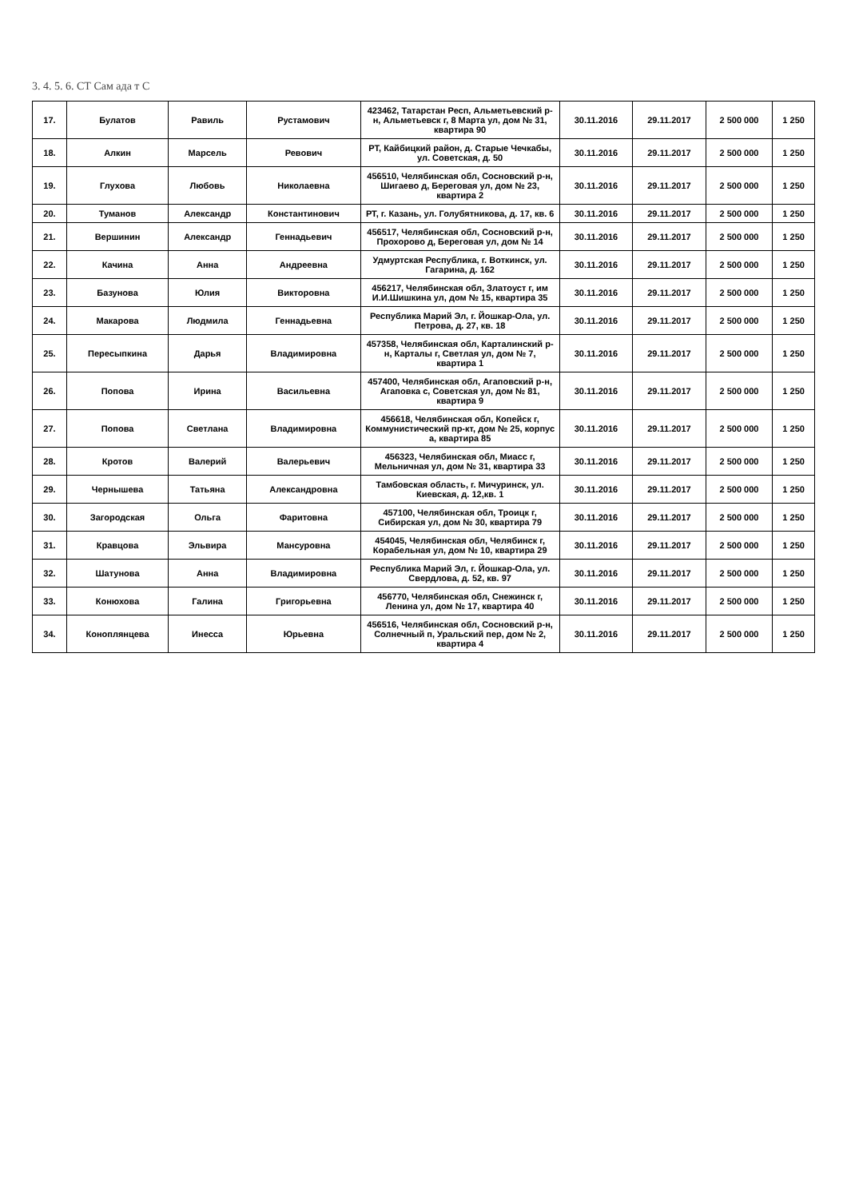3. 4. 5. 6. СТ Сам ада т С
| 17. | Булатов | Равиль | Рустамович | 423462, Татарстан Респ, Альметьевский р-н, Альметьевск г, 8 Марта ул, дом № 31, квартира 90 | 30.11.2016 | 29.11.2017 | 2 500 000 | 1 250 |
| 18. | Алкин | Марсель | Ревович | РТ, Кайбицкий район, д. Старые Чечкабы, ул. Советская, д. 50 | 30.11.2016 | 29.11.2017 | 2 500 000 | 1 250 |
| 19. | Глухова | Любовь | Николаевна | 456510, Челябинская обл, Сосновский р-н, Шигаево д, Береговая ул, дом № 23, квартира 2 | 30.11.2016 | 29.11.2017 | 2 500 000 | 1 250 |
| 20. | Туманов | Александр | Константинович | РТ, г. Казань, ул. Голубятникова, д. 17, кв. 6 | 30.11.2016 | 29.11.2017 | 2 500 000 | 1 250 |
| 21. | Вершинин | Александр | Геннадьевич | 456517, Челябинская обл, Сосновский р-н, Прохорово д, Береговая ул, дом № 14 | 30.11.2016 | 29.11.2017 | 2 500 000 | 1 250 |
| 22. | Качина | Анна | Андреевна | Удмуртская Республика, г. Воткинск, ул. Гагарина, д. 162 | 30.11.2016 | 29.11.2017 | 2 500 000 | 1 250 |
| 23. | Базунова | Юлия | Викторовна | 456217, Челябинская обл, Златоуст г, им И.И.Шишкина ул, дом № 15, квартира 35 | 30.11.2016 | 29.11.2017 | 2 500 000 | 1 250 |
| 24. | Макарова | Людмила | Геннадьевна | Республика Марий Эл, г. Йошкар-Ола, ул. Петрова, д. 27, кв. 18 | 30.11.2016 | 29.11.2017 | 2 500 000 | 1 250 |
| 25. | Пересыпкина | Дарья | Владимировна | 457358, Челябинская обл, Карталинский р-н, Карталы г, Светлая ул, дом № 7, квартира 1 | 30.11.2016 | 29.11.2017 | 2 500 000 | 1 250 |
| 26. | Попова | Ирина | Васильевна | 457400, Челябинская обл, Агаповский р-н, Агаповка с, Советская ул, дом № 81, квартира 9 | 30.11.2016 | 29.11.2017 | 2 500 000 | 1 250 |
| 27. | Попова | Светлана | Владимировна | 456618, Челябинская обл, Копейск г, Коммунистический пр-кт, дом № 25, корпус а, квартира 85 | 30.11.2016 | 29.11.2017 | 2 500 000 | 1 250 |
| 28. | Кротов | Валерий | Валерьевич | 456323, Челябинская обл, Миасс г, Мельничная ул, дом № 31, квартира 33 | 30.11.2016 | 29.11.2017 | 2 500 000 | 1 250 |
| 29. | Чернышева | Татьяна | Александровна | Тамбовская область, г. Мичуринск, ул. Киевская, д. 12,кв. 1 | 30.11.2016 | 29.11.2017 | 2 500 000 | 1 250 |
| 30. | Загородская | Ольга | Фаритовна | 457100, Челябинская обл, Троицк г, Сибирская ул, дом № 30, квартира 79 | 30.11.2016 | 29.11.2017 | 2 500 000 | 1 250 |
| 31. | Кравцова | Эльвира | Мансуровна | 454045, Челябинская обл, Челябинск г, Корабельная ул, дом № 10, квартира 29 | 30.11.2016 | 29.11.2017 | 2 500 000 | 1 250 |
| 32. | Шатунова | Анна | Владимировна | Республика Марий Эл, г. Йошкар-Ола, ул. Свердлова, д. 52, кв. 97 | 30.11.2016 | 29.11.2017 | 2 500 000 | 1 250 |
| 33. | Конюхова | Галина | Григорьевна | 456770, Челябинская обл, Снежинск г, Ленина ул, дом № 17, квартира 40 | 30.11.2016 | 29.11.2017 | 2 500 000 | 1 250 |
| 34. | Коноплянцева | Инесса | Юрьевна | 456516, Челябинская обл, Сосновский р-н, Солнечный п, Уральский пер, дом № 2, квартира 4 | 30.11.2016 | 29.11.2017 | 2 500 000 | 1 250 |